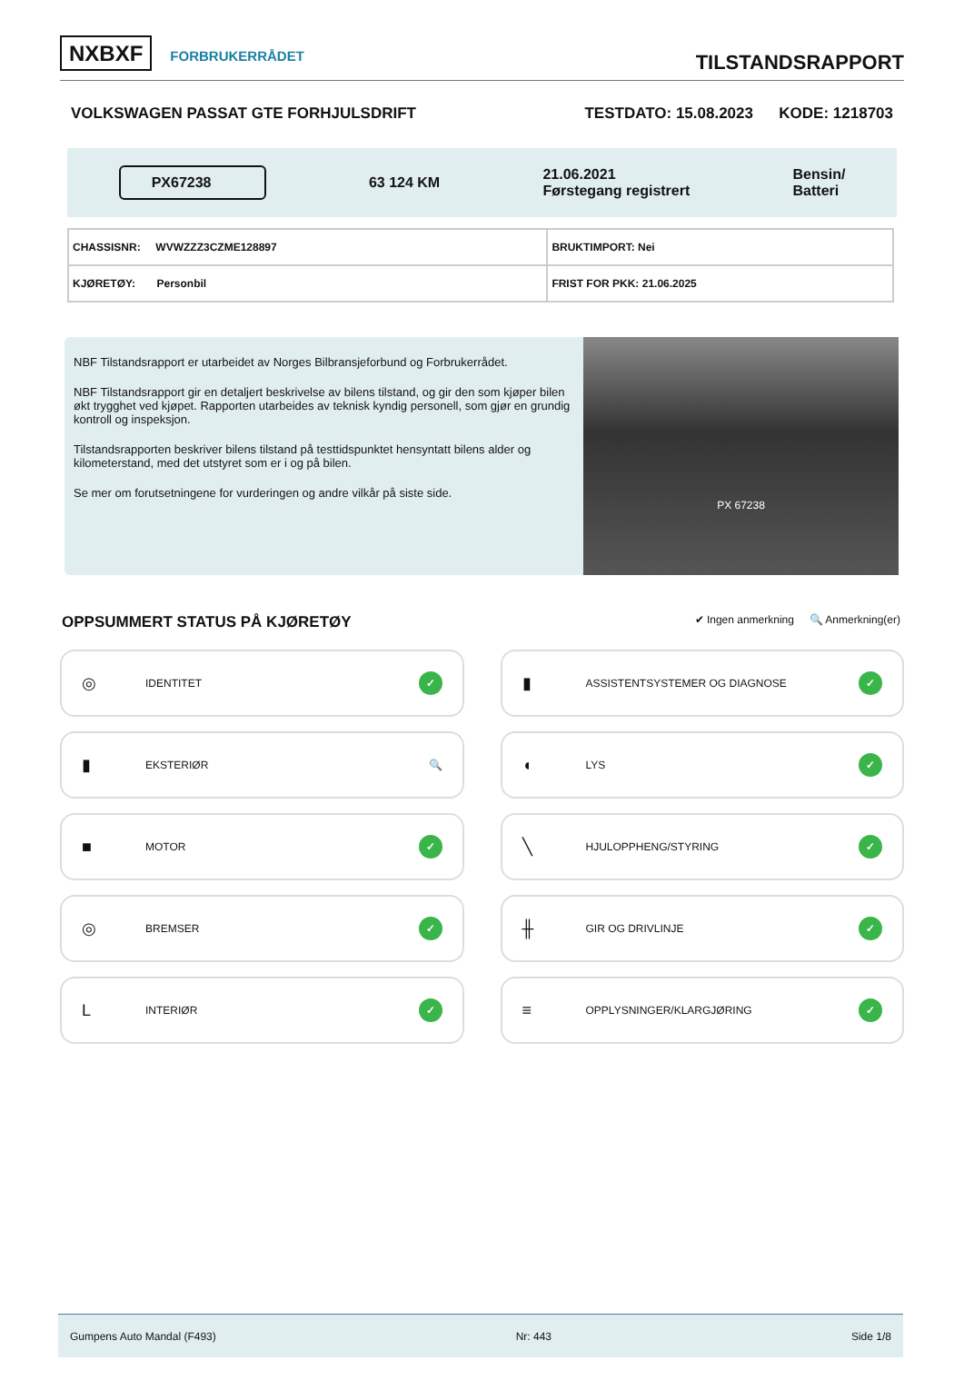NXBXF FORBRUKERRÅDET
TILSTANDSRAPPORT
VOLKSWAGEN PASSAT GTE FORHJULSDRIFT TESTDATO: 15.08.2023 KODE: 1218703
PX67238
63 124 KM
21.06.2021
Førstegang registrert
Bensin/
Batteri
| CHASSISNR: WVWZZZ3CZME128897 | BRUKTIMPORT: Nei |
| KJØRETØY: Personbil | FRIST FOR PKK: 21.06.2025 |
NBF Tilstandsrapport er utarbeidet av Norges Bilbransjeforbund og Forbrukerrådet.
NBF Tilstandsrapport gir en detaljert beskrivelse av bilens tilstand, og gir den som kjøper bilen økt trygghet ved kjøpet. Rapporten utarbeides av teknisk kyndig personell, som gjør en grundig kontroll og inspeksjon.
Tilstandsrapporten beskriver bilens tilstand på testtidspunktet hensyntatt bilens alder og kilometerstand, med det utstyret som er i og på bilen.
Se mer om forutsetningene for vurderingen og andre vilkår på siste side.
PX 67238
OPPSUMMERT STATUS PÅ KJØRETØY
✔ Ingen anmerkning 🔍 Anmerkning(er)
◎ IDENTITET ✓
▮ ASSISTENTSYSTEMER OG DIAGNOSE ✓
▮ EKSTERIØR 🔍
◖ LYS ✓
■ MOTOR ✓
╲ HJULOPPHENG/STYRING ✓
◎ BREMSER ✓
╫ GIR OG DRIVLINJE ✓
L INTERIØR ✓
≡ OPPLYSNINGER/KLARGJØRING ✓
Gumpens Auto Mandal (F493) Nr: 443 Side 1/8